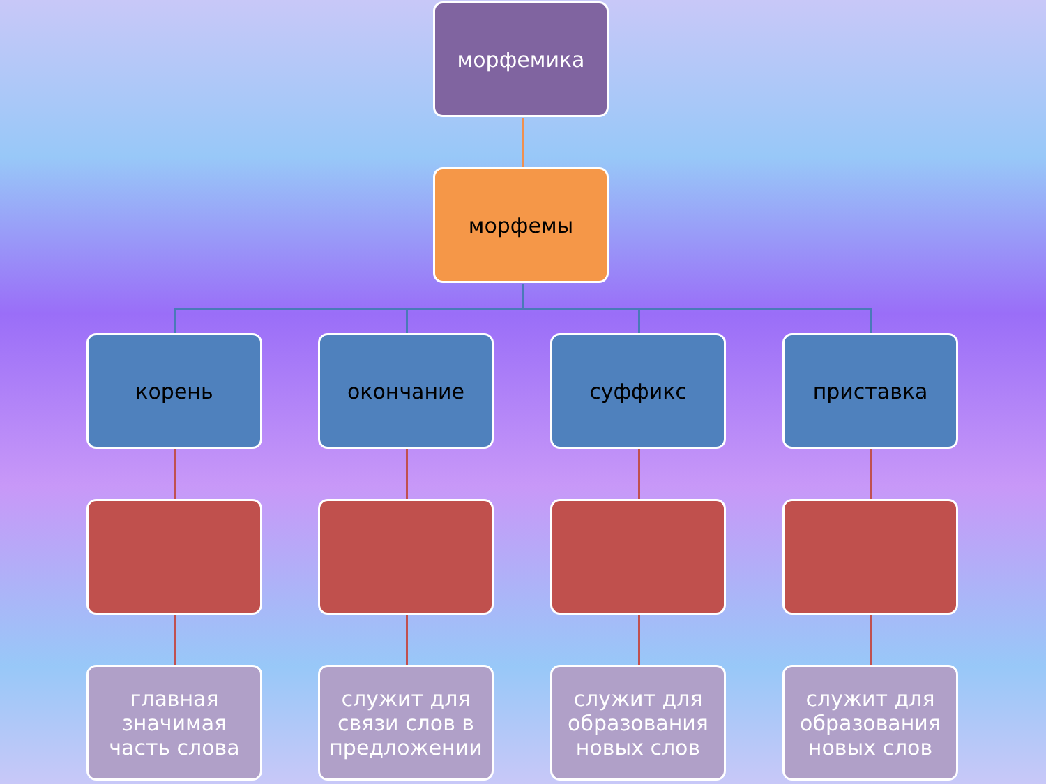морфемика
морфемы
корень окончание суффикс приставка
главная значимая часть слова
служит для связи слов в предложении
служит для образования новых слов
служит для образования новых слов